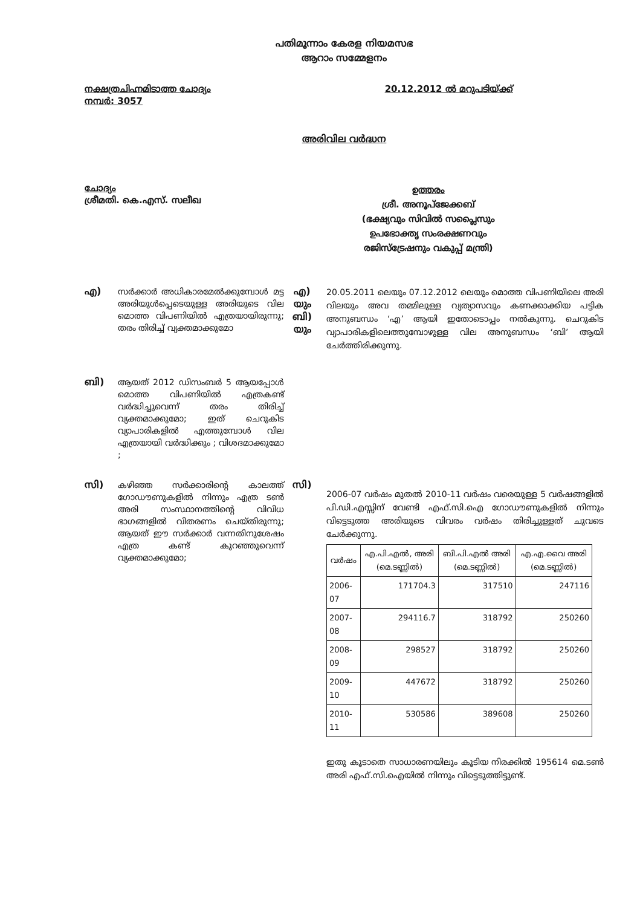പതിമൂന്നാം കേരള നിയമസഭ
ആറാം സമ്മേളനം
നക്ഷത്രചിഹ്നമിടാത്ത ചോദ്യം
നമ്പർ: 3057
20.12.2012 ൽ മറുപടിയ്ക്ക്
അരിവില വർദ്ധന
ചോദ്യം
ശ്രീമതി. കെ.എസ്. സലീഖ
ഉത്തരം
ശ്രീ. അനൂപ്ജേക്കബ്
(ഭക്ഷ്യവും സിവിൽ സപ്ലൈസും
ഉപഭോക്തൃ സംരക്ഷണവും
രജിസ്ട്രേഷനും വകുപ്പ് മന്ത്രി)
എ)
സർക്കാർ അധികാരമേൽക്കുമ്പോൾ മട്ട അരിയുൾപ്പെടെയുള്ള അരിയുടെ വില മൊത്ത വിപണിയിൽ എത്രയായിരുന്നു; തരം തിരിച്ച് വ്യക്തമാക്കുമോ
എ)
യും
ബി)
യും
20.05.2011 ലെയും 07.12.2012 ലെയും മൊത്ത വിപണിയിലെ അരി വിലയും അവ തമ്മിലുള്ള വ്യത്യാസവും കണക്കാക്കിയ പട്ടിക അനുബന്ധം ‘എ’ ആയി ഇതോടൊപ്പം നൽകുന്നു. ചെറുകിട വ്യാപാരികളിലെത്തുമ്പോഴുള്ള വില അനുബന്ധം ‘ബി’ ആയി ചേർത്തിരിക്കുന്നു.
ബി)
ആയത് 2012 ഡിസംബർ 5 ആയപ്പോൾ മൊത്ത വിപണിയിൽ എത്രകണ്ട് വർദ്ധിച്ചുവെന്ന് തരം തിരിച്ച് വ്യക്തമാക്കുമോ; ഇത് ചെറുകിട വ്യാപാരികളിൽ എത്തുമ്പോൾ വില എത്രയായി വർദ്ധിക്കും ; വിശദമാക്കുമോ ;
സി)
കഴിഞ്ഞ സർക്കാരിന്റെ കാലത്ത് ഗോഡൗണുകളിൽ നിന്നും എത്ര ടൺ അരി സംസ്ഥാനത്തിന്റെ വിവിധ ഭാഗങ്ങളിൽ വിതരണം ചെയ്തിരുന്നു; ആയത് ഈ സർക്കാർ വന്നതിനുശേഷം എത്ര കണ്ട് കുറഞ്ഞുവെന്ന് വ്യക്തമാക്കുമോ;
സി)
2006-07 വർഷം മുതൽ 2010-11 വർഷം വരെയുള്ള 5 വർഷങ്ങളിൽ പി.ഡി.എസ്സിന് വേണ്ടി എഫ്.സി.ഐ ഗോഡൗണുകളിൽ നിന്നും വിട്ടെടുത്ത അരിയുടെ വിവരം വർഷം തിരിച്ചുള്ളത് ചുവടെ ചേർക്കുന്നു.
| വർഷം | എ.പി.എൽ, അരി (മെ.ടണ്ണിൽ) | ബി.പി.എൽ അരി (മെ.ടണ്ണിൽ) | എ.എ.വൈ അരി (മെ.ടണ്ണിൽ) |
| --- | --- | --- | --- |
| 2006-07 | 171704.3 | 317510 | 247116 |
| 2007-08 | 294116.7 | 318792 | 250260 |
| 2008-09 | 298527 | 318792 | 250260 |
| 2009-10 | 447672 | 318792 | 250260 |
| 2010-11 | 530586 | 389608 | 250260 |
ഇതു കൂടാതെ സാധാരണയിലും കൂടിയ നിരക്കിൽ 195614 മെ.ടൺ അരി എഫ്.സി.ഐയിൽ നിന്നും വിട്ടെടുത്തിട്ടുണ്ട്.